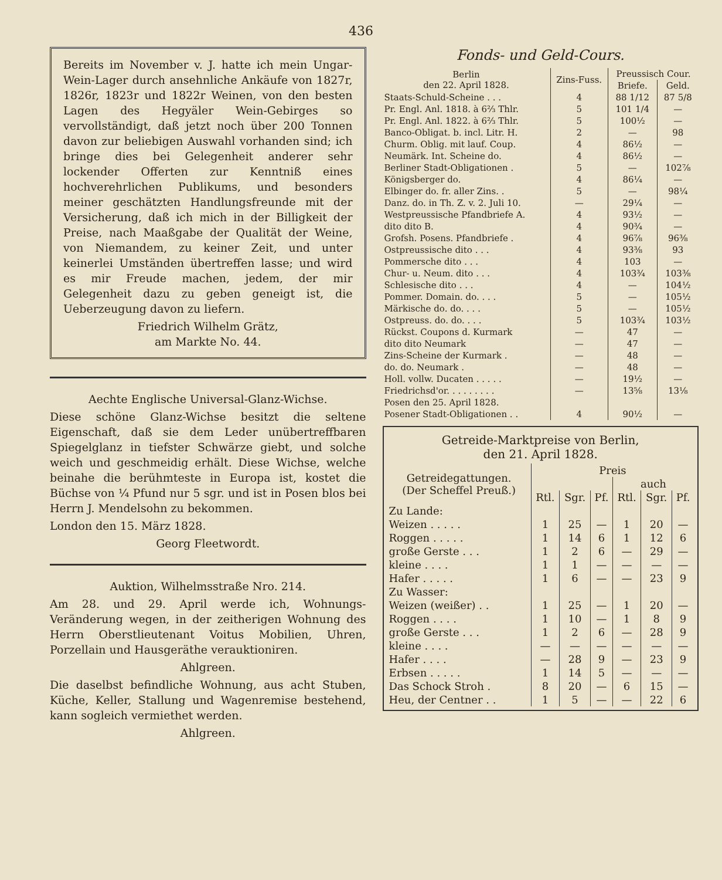436
Bereits im November v. J. hatte ich mein Ungar-Wein-Lager durch ansehnliche Ankäufe von 1827r, 1826r, 1823r und 1822r Weinen, von den besten Lagen des Hegyäler Wein-Gebirges so vervollständigt, daß jetzt noch über 200 Tonnen davon zur beliebigen Auswahl vorhanden sind; ich bringe dies bei Gelegenheit anderer sehr lockender Offerten zur Kenntniß eines hochverehrlichen Publikums, und besonders meiner geschätzten Handlungsfreunde mit der Versicherung, daß ich mich in der Billigkeit der Preise, nach Maaßgabe der Qualität der Weine, von Niemandem, zu keiner Zeit, und unter keinerlei Umständen übertreffen lasse; und wird es mir Freude machen, jedem, der mir Gelegenheit dazu zu geben geneigt ist, die Ueberzeugung davon zu liefern.
Friedrich Wilhelm Grätz,
am Markte No. 44.
Aechte Englische Universal-Glanz-Wichse.
Diese schöne Glanz-Wichse besitzt die seltene Eigenschaft, daß sie dem Leder unübertreffbaren Spiegelglanz in tiefster Schwärze giebt, und solche weich und geschmeidig erhält. Diese Wichse, welche beinahe die berühmteste in Europa ist, kostet die Büchse von ¼ Pfund nur 5 sgr. und ist in Posen blos bei Herrn J. Mendelsohn zu bekommen.
London den 15. März 1828.
Georg Fleetwordt.
Auktion, Wilhelmsstraße Nro. 214.
Am 28. und 29. April werde ich, Wohnungs-Veränderung wegen, in der zeitherigen Wohnung des Herrn Oberstlieutenant Voitus Mobilien, Uhren, Porzellain und Hausgeräthe verauktioniren.
Ahlgreen.
Die daselbst befindliche Wohnung, aus acht Stuben, Küche, Keller, Stallung und Wagenremise bestehend, kann sogleich vermiethet werden.
Ahlgreen.
Fonds- und Geld-Cours.
| Berlin den 22. April 1828. | Zins-Fuss. | Preussisch Cour. | |
| --- | --- | --- | --- |
| | | Briefe. | Geld. |
| Staats-Schuld-Scheine . . . | 4 | 88 1/12 | 87 5/8 |
| Pr. Engl. Anl. 1818. à 6⅔ Thlr. | 5 | 101 1/4 | — |
| Pr. Engl. Anl. 1822. à 6⅔ Thlr. | 5 | 100½ | — |
| Banco-Obligat. b. incl. Litr. H. | 2 | — | 98 |
| Churm. Oblig. mit lauf. Coup. | 4 | 86½ | — |
| Neumärk. Int. Scheine do. | 4 | 86½ | — |
| Berliner Stadt-Obligationen . | 5 | — | 102⅞ |
| Königsberger do. | 4 | 86¼ | — |
| Elbinger do. fr. aller Zins. . | 5 | — | 98¼ |
| Danz. do. in Th. Z. v. 2. Juli 10. | — | 29¼ | — |
| Westpreussische Pfandbriefe A. | 4 | 93½ | — |
| dito dito B. | 4 | 90¾ | — |
| Grofsh. Posens. Pfandbriefe . | 4 | 96⅞ | 96⅜ |
| Ostpreussische dito . . . | 4 | 93⅜ | 93 |
| Pommersche dito . . . | 4 | 103 | — |
| Chur- u. Neum. dito . . . | 4 | 103¾ | 103⅜ |
| Schlesische dito . . . | 4 | — | 104½ |
| Pommer. Domain. do. . . . | 5 | — | 105½ |
| Märkische do. do. . . . | 5 | — | 105½ |
| Ostpreuss. do. do. . . . | 5 | 103¾ | 103½ |
| Rückst. Coupons d. Kurmark | — | 47 | — |
| dito dito Neumark | — | 47 | — |
| Zins-Scheine der Kurmark . | — | 48 | — |
| do. do. Neumark . | — | 48 | — |
| Holl. vollw. Ducaten . . . . . | — | 19½ | — |
| Friedrichsd'or. . . . . . . . . | — | 13⅝ | 13⅛ |
| Posen den 25. April 1828. | | | |
| Posener Stadt-Obligationen . . | 4 | 90½ | — |
Getreide-Marktpreise von Berlin,
den 21. April 1828.
| Getreidegattungen. (Der Scheffel Preuß.) | Preis | | | | | |
| --- | --- | --- | --- | --- | --- | --- |
| | | | | auch | | |
| | Rtl. | Sgr. | Pf. | Rtl. | Sgr. | Pf. |
| Zu Lande: | | | | | | |
| Weizen . . . . . | 1 | 25 | — | 1 | 20 | — |
| Roggen . . . . . | 1 | 14 | 6 | 1 | 12 | 6 |
| große Gerste . . . | 1 | 2 | 6 | — | 29 | — |
| kleine . . . . | 1 | 1 | — | — | — | — |
| Hafer . . . . . | 1 | 6 | — | — | 23 | 9 |
| Zu Wasser: | | | | | | |
| Weizen (weißer) . . | 1 | 25 | — | 1 | 20 | — |
| Roggen . . . . | 1 | 10 | — | 1 | 8 | 9 |
| große Gerste . . . | 1 | 2 | 6 | — | 28 | 9 |
| kleine . . . . | — | — | — | — | — | — |
| Hafer . . . . | — | 28 | 9 | — | 23 | 9 |
| Erbsen . . . . . | 1 | 14 | 5 | — | — | — |
| Das Schock Stroh . | 8 | 20 | — | 6 | 15 | — |
| Heu, der Centner . . | 1 | 5 | — | — | 22 | 6 |